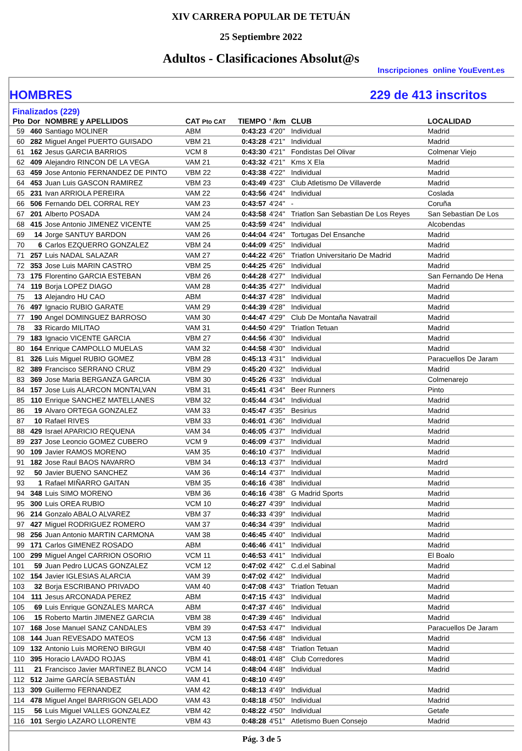XIV CARRERA POPULAR DE TETUÁN
25 Septiembre 2022
Adultos - Clasificaciones Absolut@s
Inscripciones online YouEvent.es
HOMBRES 229 de 413 inscritos
Finalizados (229)
| Pto | Dor | NOMBRE y APELLIDOS | CAT Pto CAT | TIEMPO | ' /km | CLUB | LOCALIDAD |
| --- | --- | --- | --- | --- | --- | --- | --- |
| 59 | 460 | Santiago MOLINER | ABM | 0:43:23 | 4'20" | Individual | Madrid |
| 60 | 282 | Miguel Angel PUERTO GUISADO | VBM 21 | 0:43:28 | 4'21" | Individual | Madrid |
| 61 | 162 | Jesus GARCIA BARRIOS | VCM 8 | 0:43:30 | 4'21" | Fondistas Del Olivar | Colmenar Viejo |
| 62 | 409 | Alejandro RINCON DE LA VEGA | VAM 21 | 0:43:32 | 4'21" | Kms X Ela | Madrid |
| 63 | 459 | Jose Antonio FERNANDEZ DE PINTO | VBM 22 | 0:43:38 | 4'22" | Individual | Madrid |
| 64 | 453 | Juan Luis GASCON RAMIREZ | VBM 23 | 0:43:49 | 4'23" | Club Atletismo De Villaverde | Madrid |
| 65 | 231 | Ivan ARRIOLA PEREIRA | VAM 22 | 0:43:56 | 4'24" | Individual | Coslada |
| 66 | 506 | Fernando DEL CORRAL REY | VAM 23 | 0:43:57 | 4'24" | - | Coruña |
| 67 | 201 | Alberto POSADA | VAM 24 | 0:43:58 | 4'24" | Triatlon San Sebastian De Los Reyes | San Sebastian De Los |
| 68 | 415 | Jose Antonio JIMENEZ VICENTE | VAM 25 | 0:43:59 | 4'24" | Individual | Alcobendas |
| 69 | 14 | Jorge SANTUY BARDON | VAM 26 | 0:44:04 | 4'24" | Tortugas Del Ensanche | Madrid |
| 70 | 6 | Carlos EZQUERRO GONZALEZ | VBM 24 | 0:44:09 | 4'25" | Individual | Madrid |
| 71 | 257 | Luis NADAL SALAZAR | VAM 27 | 0:44:22 | 4'26" | Triatlon Universitario De Madrid | Madrid |
| 72 | 353 | Jose Luis MARIN CASTRO | VBM 25 | 0:44:25 | 4'26" | Individual | Madrid |
| 73 | 175 | Florentino GARCIA ESTEBAN | VBM 26 | 0:44:28 | 4'27" | Individual | San Fernando De Hena |
| 74 | 119 | Borja LOPEZ DIAGO | VAM 28 | 0:44:35 | 4'27" | Individual | Madrid |
| 75 | 13 | Alejandro HU CAO | ABM | 0:44:37 | 4'28" | Individual | Madrid |
| 76 | 497 | Ignacio RUBIO GARATE | VAM 29 | 0:44:39 | 4'28" | Individual | Madrid |
| 77 | 190 | Angel DOMINGUEZ BARROSO | VAM 30 | 0:44:47 | 4'29" | Club De Montaña Navatrail | Madrid |
| 78 | 33 | Ricardo MILITAO | VAM 31 | 0:44:50 | 4'29" | Triatlon Tetuan | Madrid |
| 79 | 183 | Ignacio VICENTE GARCIA | VBM 27 | 0:44:56 | 4'30" | Individual | Madrid |
| 80 | 164 | Enrique CAMPOLLO MUELAS | VAM 32 | 0:44:58 | 4'30" | Individual | Madrid |
| 81 | 326 | Luis Miguel RUBIO GOMEZ | VBM 28 | 0:45:13 | 4'31" | Individual | Paracuellos De Jaram |
| 82 | 389 | Francisco SERRANO CRUZ | VBM 29 | 0:45:20 | 4'32" | Individual | Madrid |
| 83 | 369 | Jose Maria BERGANZA GARCIA | VBM 30 | 0:45:26 | 4'33" | Individual | Colmenarejo |
| 84 | 157 | Jose Luis ALARCON MONTALVAN | VBM 31 | 0:45:41 | 4'34" | Beer Runners | Pinto |
| 85 | 110 | Enrique SANCHEZ MATELLANES | VBM 32 | 0:45:44 | 4'34" | Individual | Madrid |
| 86 | 19 | Alvaro ORTEGA GONZALEZ | VAM 33 | 0:45:47 | 4'35" | Besirius | Madrid |
| 87 | 10 | Rafael RIVES | VBM 33 | 0:46:01 | 4'36" | Individual | Madrid |
| 88 | 429 | Israel APARICIO REQUENA | VAM 34 | 0:46:05 | 4'37" | Individual | Madrid |
| 89 | 237 | Jose Leoncio GOMEZ CUBERO | VCM 9 | 0:46:09 | 4'37" | Individual | Madrid |
| 90 | 109 | Javier RAMOS MORENO | VAM 35 | 0:46:10 | 4'37" | Individual | Madrid |
| 91 | 182 | Jose Raul BAOS NAVARRO | VBM 34 | 0:46:13 | 4'37" | Individual | Madrd |
| 92 | 50 | Javier BUENO SANCHEZ | VAM 36 | 0:46:14 | 4'37" | Individual | Madrid |
| 93 | 1 | Rafael MIÑARRO GAITAN | VBM 35 | 0:46:16 | 4'38" | Individual | Madrid |
| 94 | 348 | Luis SIMO MORENO | VBM 36 | 0:46:16 | 4'38" | G Madrid Sports | Madrid |
| 95 | 300 | Luis OREA RUBIO | VCM 10 | 0:46:27 | 4'39" | Individual | Madrid |
| 96 | 214 | Gonzalo ABALO ALVAREZ | VBM 37 | 0:46:33 | 4'39" | Individual | Madrid |
| 97 | 427 | Miguel RODRIGUEZ ROMERO | VAM 37 | 0:46:34 | 4'39" | Individual | Madrid |
| 98 | 256 | Juan Antonio MARTIN CARMONA | VAM 38 | 0:46:45 | 4'40" | Individual | Madrid |
| 99 | 171 | Carlos GIMENEZ ROSADO | ABM | 0:46:46 | 4'41" | Individual | Madrid |
| 100 | 299 | Miguel Angel CARRION OSORIO | VCM 11 | 0:46:53 | 4'41" | Individual | El Boalo |
| 101 | 59 | Juan Pedro LUCAS GONZALEZ | VCM 12 | 0:47:02 | 4'42" | C.d.el Sabinal | Madrid |
| 102 | 154 | Javier IGLESIAS ALARCIA | VAM 39 | 0:47:02 | 4'42" | Individual | Madrid |
| 103 | 32 | Borja ESCRIBANO PRIVADO | VAM 40 | 0:47:08 | 4'43" | Triatlon Tetuan | Madrid |
| 104 | 111 | Jesus ARCONADA PEREZ | ABM | 0:47:15 | 4'43" | Individual | Madrid |
| 105 | 69 | Luis Enrique GONZALES MARCA | ABM | 0:47:37 | 4'46" | Individual | Madrid |
| 106 | 15 | Roberto Martin JIMENEZ GARCIA | VBM 38 | 0:47:39 | 4'46" | Individual | Madrid |
| 107 | 168 | Jose Manuel SANZ CANDALES | VBM 39 | 0:47:53 | 4'47" | Individual | Paracuellos De Jaram |
| 108 | 144 | Juan REVESADO MATEOS | VCM 13 | 0:47:56 | 4'48" | Individual | Madrid |
| 109 | 132 | Antonio Luis MORENO BIRGUI | VBM 40 | 0:47:58 | 4'48" | Triatlon Tetuan | Madrid |
| 110 | 395 | Horacio LAVADO ROJAS | VBM 41 | 0:48:01 | 4'48" | Club Corredores | Madrid |
| 111 | 21 | Francisco Javier MARTINEZ BLANCO | VCM 14 | 0:48:04 | 4'48" | Individual | Madrid |
| 112 | 512 | Jaime GARCÍA SEBASTIÁN | VAM 41 | 0:48:10 | 4'49" | | |
| 113 | 309 | Guillermo FERNANDEZ | VAM 42 | 0:48:13 | 4'49" | Individual | Madrid |
| 114 | 478 | Miguel Angel BARRIGON GELADO | VAM 43 | 0:48:18 | 4'50" | Individual | Madrid |
| 115 | 56 | Luis Miguel VALLES GONZALEZ | VBM 42 | 0:48:22 | 4'50" | Individual | Getafe |
| 116 | 101 | Sergio LAZARO LLORENTE | VBM 43 | 0:48:28 | 4'51" | Atletismo Buen Consejo | Madrid |
Pág. 3 de 5